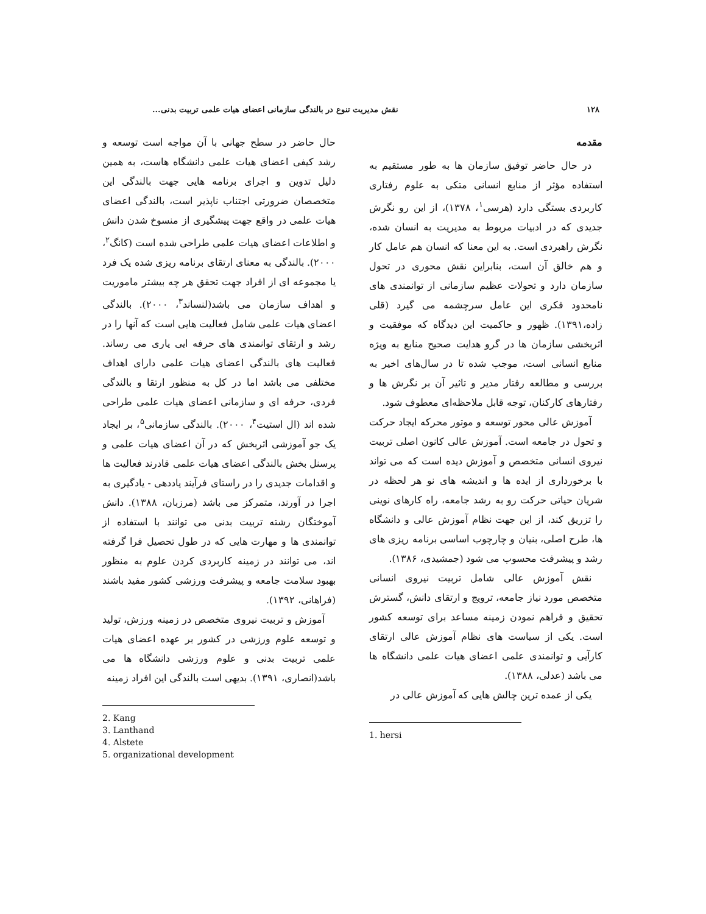۱۲۸ نقش مدیریت تنوع در بالندگی سازمانی اعضای هیات علمی تربیت بدنی...
مقدمه
در حال حاضر توفیق سازمان ها به طور مستقیم به استفاده مؤثر از منابع انسانی متکی به علوم رفتاری کاربردی بستگی دارد (هرسی<sup>۱</sup>، ۱۳۷۸)، از این رو نگرش جدیدی که در ادبیات مربوط به مدیریت به انسان شده، نگرش راهبردی است. به این معنا که انسان هم عامل کار و هم خالق آن است، بنابراین نقش محوری در تحول سازمان دارد و تحولات عظیم سازمانی از توانمندی های نامحدود فکری این عامل سرچشمه می گیرد (قلی زاده،۱۳۹۱). ظهور و حاکمیت این دیدگاه که موفقیت و اثربخشی سازمان ها در گرو هدایت صحیح منابع به ویژه منابع انسانی است، موجب شده تا در سال‌های اخیر به بررسی و مطالعه رفتار مدیر و تاثیر آن بر نگرش ها و رفتارهای کارکنان، توجه قابل ملاحظه‌ای معطوف شود.
آموزش عالی محور توسعه و موتور محرکه ایجاد حرکت و تحول در جامعه است. آموزش عالی کانون اصلی تربیت نیروی انسانی متخصص و آموزش دیده است که می تواند با برخورداری از ایده ها و اندیشه های نو هر لحظه در شریان حیاتی حرکت رو به رشد جامعه، راه کارهای نوینی را تزریق کند، از این جهت نظام آموزش عالی و دانشگاه ها، طرح اصلی، بنیان و چارچوب اساسی برنامه ریزی های رشد و پیشرفت محسوب می شود (جمشیدی، ۱۳۸۶).
نقش آموزش عالی شامل تربیت نیروی انسانی متخصص مورد نیاز جامعه، ترویج و ارتقای دانش، گسترش تحقیق و فراهم نمودن زمینه مساعد برای توسعه کشور است. یکی از سیاست های نظام آموزش عالی ارتقای کارآیی و توانمندی علمی اعضای هیات علمی دانشگاه ها می باشد (عدلی، ۱۳۸۸).
یکی از عمده ترین چالش هایی که آموزش عالی در
1. hersi
حال حاضر در سطح جهانی با آن مواجه است توسعه و رشد کیفی اعضای هیات علمی دانشگاه هاست، به همین دلیل تدوین و اجرای برنامه هایی جهت بالندگی این متخصصان ضرورتی اجتناب ناپذیر است، بالندگی اعضای هیات علمی در واقع جهت پیشگیری از منسوخ شدن دانش و اطلاعات اعضای هیات علمی طراحی شده است (کانگ<sup>۲</sup>، ۲۰۰۰). بالندگی به معنای ارتقای برنامه ریزی شده یک فرد یا مجموعه ای از افراد جهت تحقق هر چه بیشتر ماموریت و اهداف سازمان می باشد(لنساند<sup>۳</sup>، ۲۰۰۰). بالندگی اعضای هیات علمی شامل فعالیت هایی است که آنها را در رشد و ارتقای توانمندی های حرفه ایی یاری می رساند. فعالیت های بالندگی اعضای هیات علمی دارای اهداف مختلفی می باشد اما در کل به منظور ارتقا و بالندگی فردی، حرفه ای و سازمانی اعضای هیات علمی طراحی شده اند (ال استیت<sup>۴</sup>، ۲۰۰۰). بالندگی سازمانی<sup>۵</sup>، بر ایجاد یک جو آموزشی اثربخش که در آن اعضای هیات علمی و پرسنل بخش بالندگی اعضای هیات علمی قادرند فعالیت ها و اقدامات جدیدی را در راستای فرآیند یاددهی - یادگیری به اجرا در آورند، متمرکز می باشد (مرزبان، ۱۳۸۸). دانش آموختگان رشته تربیت بدنی می توانند با استفاده از توانمندی ها و مهارت هایی که در طول تحصیل فرا گرفته اند، می توانند در زمینه کاربردی کردن علوم به منظور بهبود سلامت جامعه و پیشرفت ورزشی کشور مفید باشند (فراهانی، ۱۳۹۲).
آموزش و تربیت نیروی متخصص در زمینه ورزش، تولید و توسعه علوم ورزشی در کشور بر عهده اعضای هیات علمی تربیت بدنی و علوم ورزشی دانشگاه ها می باشد(انصاری، ۱۳۹۱). بدیهی است بالندگی این افراد زمینه
2. Kang
3. Lanthand
4. Alstete
5. organizational development